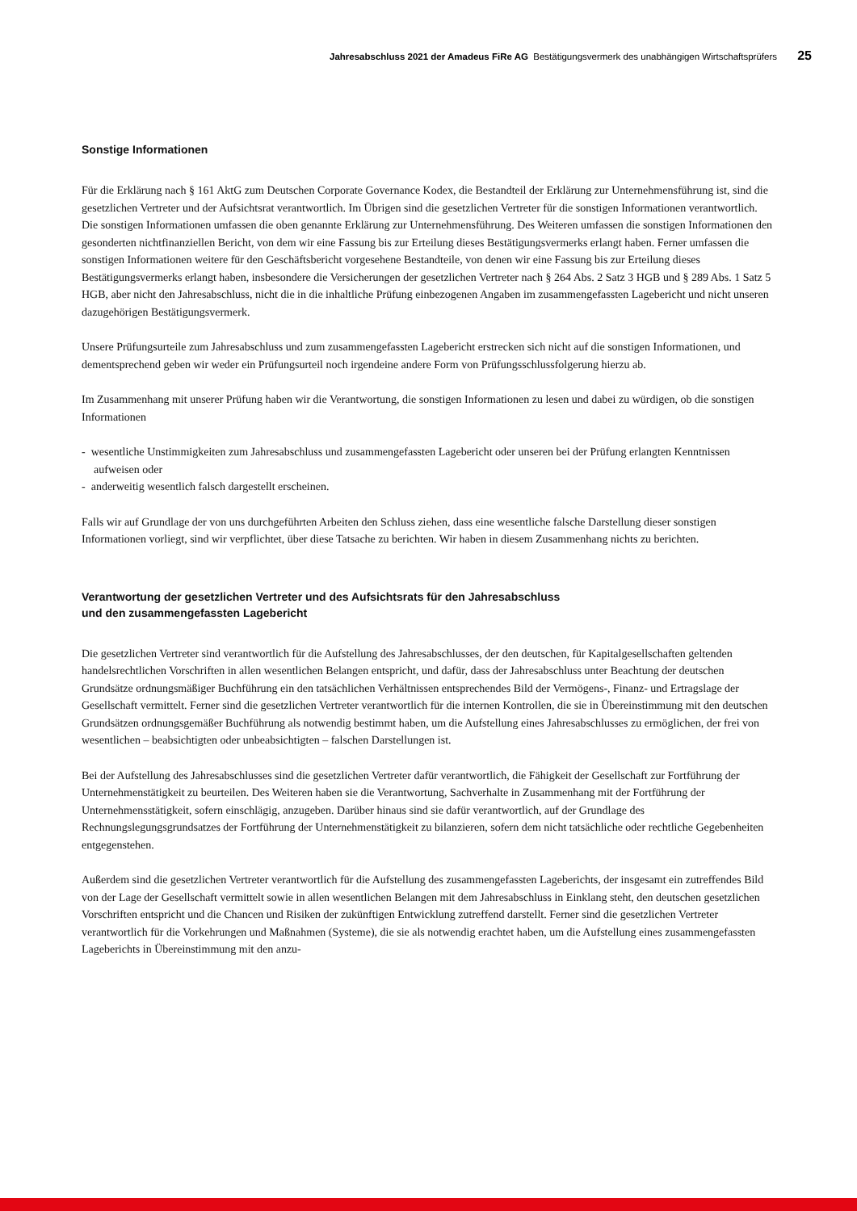Jahresabschluss 2021 der Amadeus FiRe AG Bestätigungsvermerk des unabhängigen Wirtschaftsprüfers 25
Sonstige Informationen
Für die Erklärung nach § 161 AktG zum Deutschen Corporate Governance Kodex, die Bestandteil der Erklärung zur Unternehmensführung ist, sind die gesetzlichen Vertreter und der Aufsichtsrat verantwortlich. Im Übrigen sind die gesetzlichen Vertreter für die sonstigen Informationen verantwortlich. Die sonstigen Informationen umfassen die oben genannte Erklärung zur Unternehmensführung. Des Weiteren umfassen die sonstigen Informationen den gesonderten nichtfinanziellen Bericht, von dem wir eine Fassung bis zur Erteilung dieses Bestätigungsvermerks erlangt haben. Ferner umfassen die sonstigen Informationen weitere für den Geschäftsbericht vorgesehene Bestandteile, von denen wir eine Fassung bis zur Erteilung dieses Bestätigungsvermerks erlangt haben, insbesondere die Versicherungen der gesetzlichen Vertreter nach § 264 Abs. 2 Satz 3 HGB und § 289 Abs. 1 Satz 5 HGB, aber nicht den Jahresabschluss, nicht die in die inhaltliche Prüfung einbezogenen Angaben im zusammengefassten Lagebericht und nicht unseren dazugehörigen Bestätigungsvermerk.
Unsere Prüfungsurteile zum Jahresabschluss und zum zusammengefassten Lagebericht erstrecken sich nicht auf die sonstigen Informationen, und dementsprechend geben wir weder ein Prüfungsurteil noch irgendeine andere Form von Prüfungsschlussfolgerung hierzu ab.
Im Zusammenhang mit unserer Prüfung haben wir die Verantwortung, die sonstigen Informationen zu lesen und dabei zu würdigen, ob die sonstigen Informationen
- wesentliche Unstimmigkeiten zum Jahresabschluss und zusammengefassten Lagebericht oder unseren bei der Prüfung erlangten Kenntnissen aufweisen oder
- anderweitig wesentlich falsch dargestellt erscheinen.
Falls wir auf Grundlage der von uns durchgeführten Arbeiten den Schluss ziehen, dass eine wesentliche falsche Darstellung dieser sonstigen Informationen vorliegt, sind wir verpflichtet, über diese Tatsache zu berichten. Wir haben in diesem Zusammenhang nichts zu berichten.
Verantwortung der gesetzlichen Vertreter und des Aufsichtsrats für den Jahresabschluss
und den zusammengefassten Lagebericht
Die gesetzlichen Vertreter sind verantwortlich für die Aufstellung des Jahresabschlusses, der den deutschen, für Kapitalgesellschaften geltenden handelsrechtlichen Vorschriften in allen wesentlichen Belangen entspricht, und dafür, dass der Jahresabschluss unter Beachtung der deutschen Grundsätze ordnungsmäßiger Buchführung ein den tatsächlichen Verhältnissen entsprechendes Bild der Vermögens-, Finanz- und Ertragslage der Gesellschaft vermittelt. Ferner sind die gesetzlichen Vertreter verantwortlich für die internen Kontrollen, die sie in Übereinstimmung mit den deutschen Grundsätzen ordnungsgemäßer Buchführung als notwendig bestimmt haben, um die Aufstellung eines Jahresabschlusses zu ermöglichen, der frei von wesentlichen – beabsichtigten oder unbeabsichtigten – falschen Darstellungen ist.
Bei der Aufstellung des Jahresabschlusses sind die gesetzlichen Vertreter dafür verantwortlich, die Fähigkeit der Gesellschaft zur Fortführung der Unternehmenstätigkeit zu beurteilen. Des Weiteren haben sie die Verantwortung, Sachverhalte in Zusammenhang mit der Fortführung der Unternehmensstätigkeit, sofern einschlägig, anzugeben. Darüber hinaus sind sie dafür verantwortlich, auf der Grundlage des Rechnungslegungsgrundsatzes der Fortführung der Unternehmenstätigkeit zu bilanzieren, sofern dem nicht tatsächliche oder rechtliche Gegebenheiten entgegenstehen.
Außerdem sind die gesetzlichen Vertreter verantwortlich für die Aufstellung des zusammengefassten Lageberichts, der insgesamt ein zutreffendes Bild von der Lage der Gesellschaft vermittelt sowie in allen wesentlichen Belangen mit dem Jahresabschluss in Einklang steht, den deutschen gesetzlichen Vorschriften entspricht und die Chancen und Risiken der zukünftigen Entwicklung zutreffend darstellt. Ferner sind die gesetzlichen Vertreter verantwortlich für die Vorkehrungen und Maßnahmen (Systeme), die sie als notwendig erachtet haben, um die Aufstellung eines zusammengefassten Lageberichts in Übereinstimmung mit den anzu-